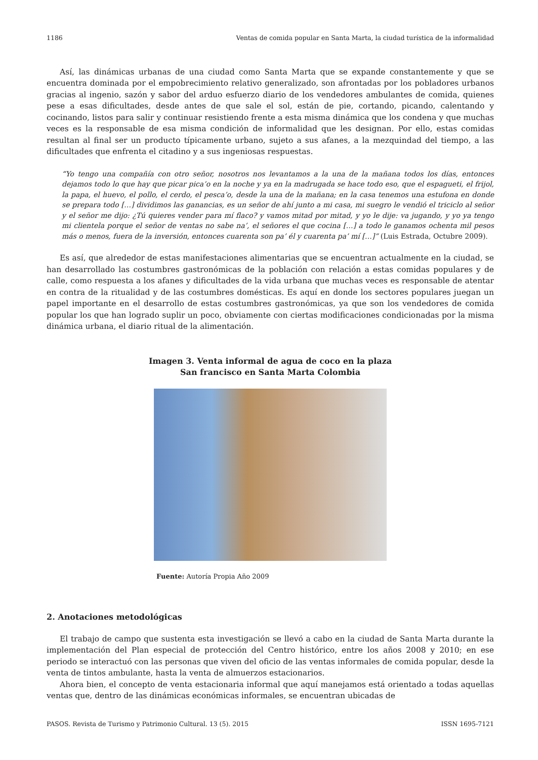1186 Ventas de comida popular en Santa Marta, la ciudad turística de la informalidad
Así, las dinámicas urbanas de una ciudad como Santa Marta que se expande constantemente y que se encuentra dominada por el empobrecimiento relativo generalizado, son afrontadas por los pobladores urbanos gracias al ingenio, sazón y sabor del arduo esfuerzo diario de los vendedores ambulantes de comida, quienes pese a esas dificultades, desde antes de que sale el sol, están de pie, cortando, picando, calentando y cocinando, listos para salir y continuar resistiendo frente a esta misma dinámica que los condena y que muchas veces es la responsable de esa misma condición de informalidad que les designan. Por ello, estas comidas resultan al final ser un producto típicamente urbano, sujeto a sus afanes, a la mezquindad del tiempo, a las dificultades que enfrenta el citadino y a sus ingeniosas respuestas.
“Yo tengo una compañía con otro señor, nosotros nos levantamos a la una de la mañana todos los días, entonces dejamos todo lo que hay que picar pica’o en la noche y ya en la madrugada se hace todo eso, que el espagueti, el frijol, la papa, el huevo, el pollo, el cerdo, el pesca’o, desde la una de la mañana; en la casa tenemos una estufona en donde se prepara todo […] dividimos las ganancias, es un señor de ahí junto a mi casa, mi suegro le vendió el triciclo al señor y el señor me dijo: ¿Tú quieres vender para mí flaco? y vamos mitad por mitad, y yo le dije: va jugando, y yo ya tengo mi clientela porque el señor de ventas no sabe na’, el señores el que cocina […] a todo le ganamos ochenta mil pesos más o menos, fuera de la inversión, entonces cuarenta son pa’ él y cuarenta pa’ mí […]” (Luis Estrada, Octubre 2009).
Es así, que alrededor de estas manifestaciones alimentarias que se encuentran actualmente en la ciudad, se han desarrollado las costumbres gastronómicas de la población con relación a estas comidas populares y de calle, como respuesta a los afanes y dificultades de la vida urbana que muchas veces es responsable de atentar en contra de la ritualidad y de las costumbres domésticas. Es aquí en donde los sectores populares juegan un papel importante en el desarrollo de estas costumbres gastronómicas, ya que son los vendedores de comida popular los que han logrado suplir un poco, obviamente con ciertas modificaciones condicionadas por la misma dinámica urbana, el diario ritual de la alimentación.
Imagen 3. Venta informal de agua de coco en la plaza
San francisco en Santa Marta Colombia
Fuente: Autoría Propia Año 2009
2. Anotaciones metodológicas
El trabajo de campo que sustenta esta investigación se llevó a cabo en la ciudad de Santa Marta durante la implementación del Plan especial de protección del Centro histórico, entre los años 2008 y 2010; en ese periodo se interactuó con las personas que viven del oficio de las ventas informales de comida popular, desde la venta de tintos ambulante, hasta la venta de almuerzos estacionarios.
Ahora bien, el concepto de venta estacionaria informal que aquí manejamos está orientado a todas aquellas ventas que, dentro de las dinámicas económicas informales, se encuentran ubicadas de
PASOS. Revista de Turismo y Patrimonio Cultural. 13 (5). 2015 ISSN 1695-7121